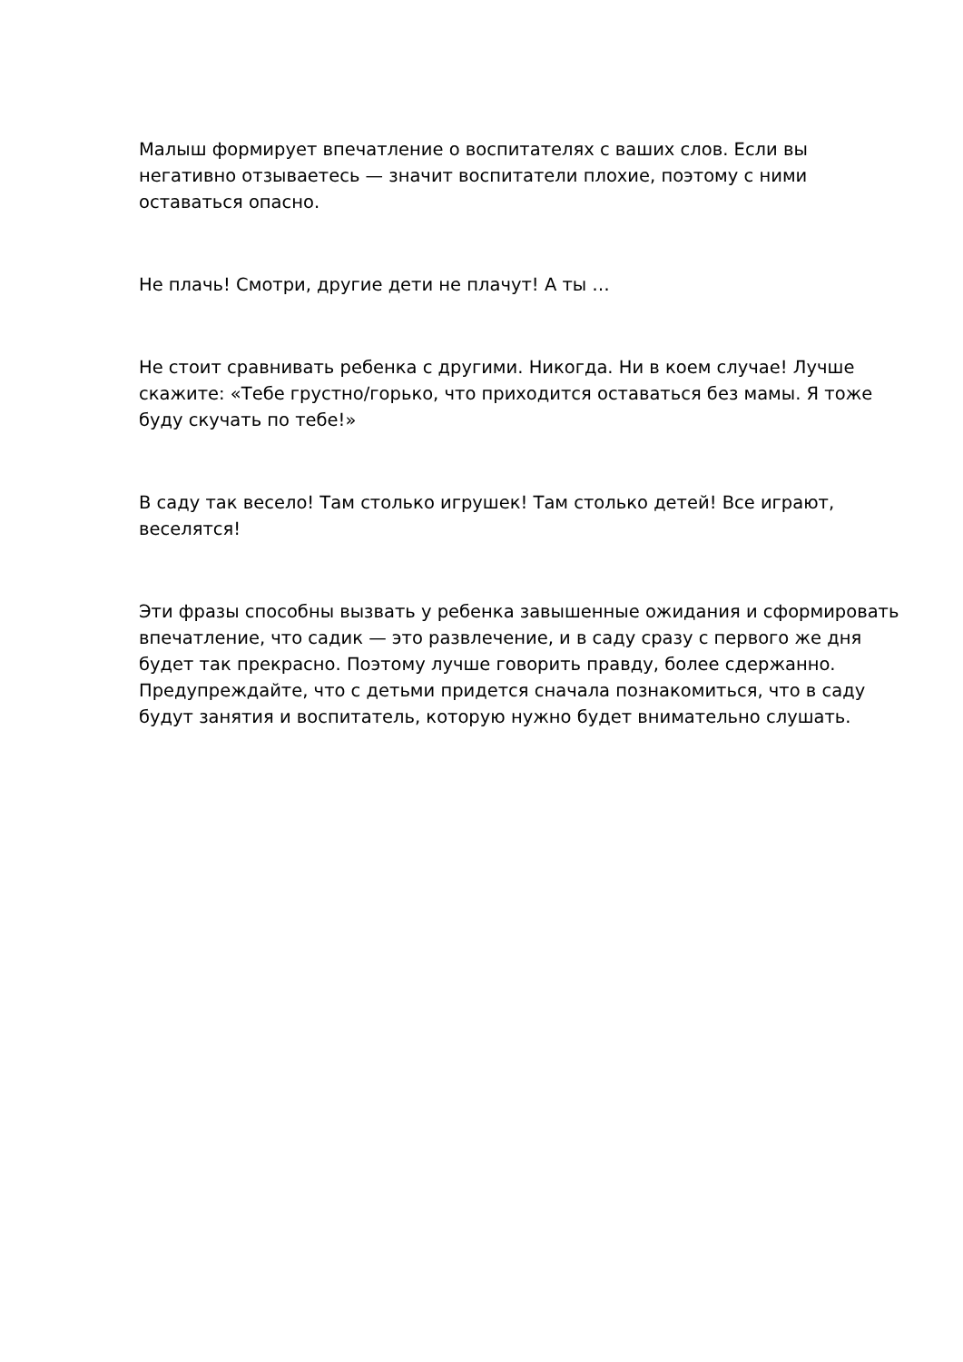Малыш формирует впечатление о воспитателях с ваших слов. Если вы негативно отзываетесь — значит воспитатели плохие, поэтому с ними оставаться опасно.
Не плачь! Смотри, другие дети не плачут! А ты …
Не стоит сравнивать ребенка с другими. Никогда. Ни в коем случае! Лучше скажите: «Тебе грустно/горько, что приходится оставаться без мамы. Я тоже буду скучать по тебе!»
В саду так весело! Там столько игрушек! Там столько детей! Все играют, веселятся!
Эти фразы способны вызвать у ребенка завышенные ожидания и сформировать впечатление, что садик — это развлечение, и в саду сразу с первого же дня будет так прекрасно. Поэтому лучше говорить правду, более сдержанно. Предупреждайте, что с детьми придется сначала познакомиться, что в саду будут занятия и воспитатель, которую нужно будет внимательно слушать.